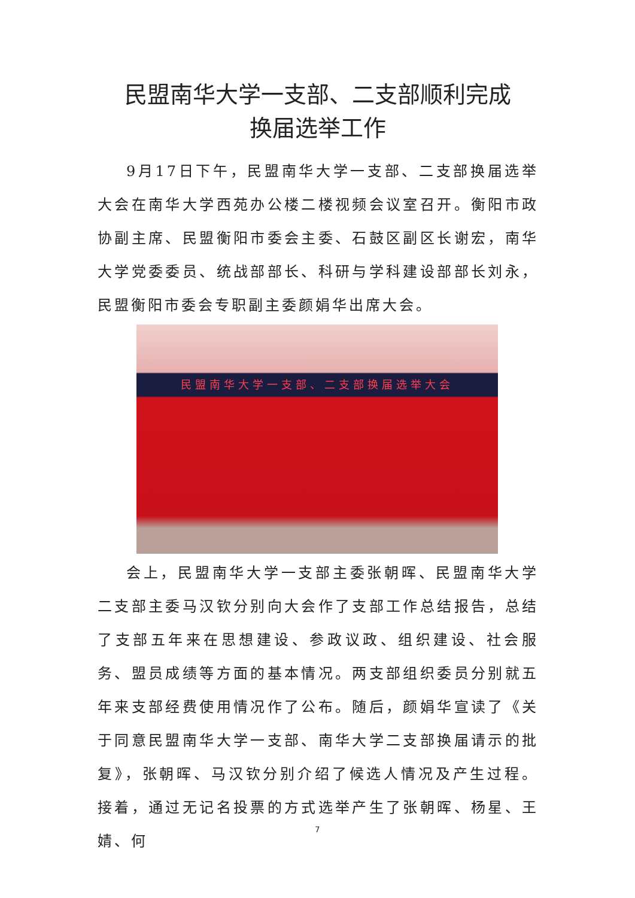民盟南华大学一支部、二支部顺利完成
换届选举工作
9月17日下午，民盟南华大学一支部、二支部换届选举大会在南华大学西苑办公楼二楼视频会议室召开。衡阳市政协副主席、民盟衡阳市委会主委、石鼓区副区长谢宏，南华大学党委委员、统战部部长、科研与学科建设部部长刘永，民盟衡阳市委会专职副主委颜娟华出席大会。
民盟南华大学一支部、二支部换届选举大会
会上，民盟南华大学一支部主委张朝晖、民盟南华大学二支部主委马汉钦分别向大会作了支部工作总结报告，总结了支部五年来在思想建设、参政议政、组织建设、社会服务、盟员成绩等方面的基本情况。两支部组织委员分别就五年来支部经费使用情况作了公布。随后，颜娟华宣读了《关于同意民盟南华大学一支部、南华大学二支部换届请示的批复》，张朝晖、马汉钦分别介绍了候选人情况及产生过程。接着，通过无记名投票的方式选举产生了张朝晖、杨星、王婧、何
7